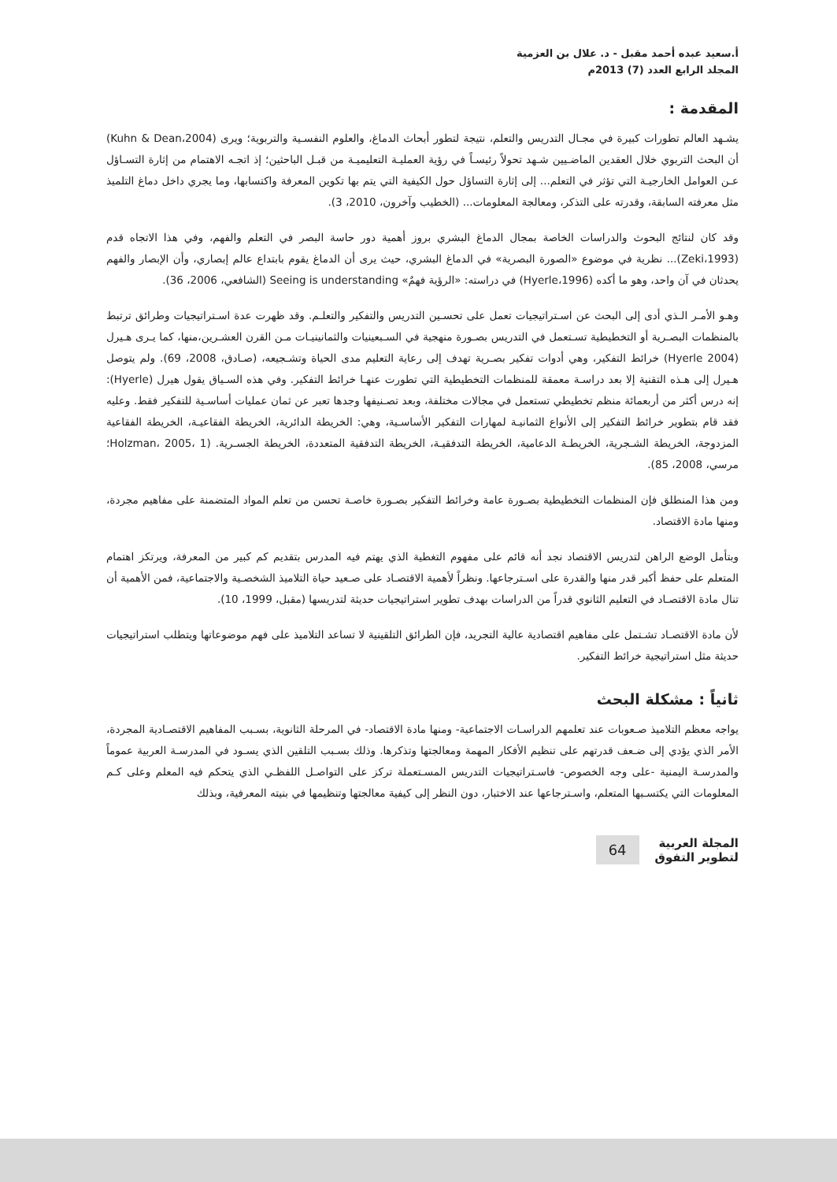أ.سعيد عبده أحمد مقبل - د. علال بن العزمية
المجلد الرابع العدد (7) 2013م
المقدمة :
يشـهد العالم تطورات كبيرة في مجـال التدريس والتعلم، نتيجة لتطور أبحاث الدماغ، والعلوم النفسـية والتربوية؛ ويرى (Kuhn & Dean،2004) أن البحث التربوي خلال العقدين الماضـيين شـهد تحولاً رئيسـاً في رؤية العمليـة التعليميـة من قبـل الباحثين؛ إذ اتجـه الاهتمام من إثارة التسـاؤل عـن العوامل الخارجيـة التي تؤثر في التعلم... إلى إثارة التساؤل حول الكيفية التي يتم بها تكوين المعرفة واكتسابها، وما يجري داخل دماغ التلميذ مثل معرفته السابقة، وقدرته على التذكر، ومعالجة المعلومات... (الخطيب وآخرون، 2010، 3).
وقد كان لنتائج البحوث والدراسات الخاصة بمجال الدماغ البشري بروز أهمية دور حاسة البصر في التعلم والفهم، وفي هذا الاتجاه قدم (Zeki،1993)... نظرية في موضوع «الصورة البصرية» في الدماغ البشري، حيث يرى أن الدماغ يقوم بابتداع عالم إبصاري، وأن الإبصار والفهم يحدثان في آن واحد، وهو ما أكده (Hyerle،1996) في دراسته: «الرؤية فهمٌ» Seeing is understanding (الشافعي، 2006، 36).
وهـو الأمـر الـذي أدى إلى البحث عن اسـتراتيجيات تعمل على تحسـين التدريس والتفكير والتعلـم. وقد ظهرت عدة اسـتراتيجيات وطرائق ترتبط بالمنظمات البصـرية أو التخطيطية تسـتعمل في التدريس بصـورة منهجية في السـبعينيات والثمانينيـات مـن القرن العشـرين،منها، كما يـرى هـيرل (Hyerle 2004) خرائط التفكير، وهي أدوات تفكير بصـرية تهدف إلى رعاية التعليم مدى الحياة وتشـجيعه، (صـادق، 2008، 69). ولم يتوصل هـيرل إلى هـذه التقنية إلا بعد دراسـة معمقة للمنظمات التخطيطية التي تطورت عنهـا خرائط التفكير. وفي هذه السـياق يقول هيرل (Hyerle): إنه درس أكثر من أربعمائة منظم تخطيطي تستعمل في مجالات مختلفة، وبعد تصـنيفها وجدها تعبر عن ثمان عمليات أساسـية للتفكير فقط. وعليه فقد قام بتطوير خرائط التفكير إلى الأنواع الثمانيـة لمهارات التفكير الأساسـية، وهي: الخريطة الدائرية، الخريطة الفقاعيـة، الخريطة الفقاعية المزدوجة، الخريطة الشـجرية، الخريطـة الدعامية، الخريطة التدفقيـة، الخريطة التدفقية المتعددة، الخريطة الجسـرية. (Holzman، 2005، 1؛ مرسي، 2008، 85).
ومن هذا المنطلق فإن المنظمات التخطيطية بصـورة عامة وخرائط التفكير بصـورة خاصـة تحسن من تعلم المواد المتضمنة على مفاهيم مجردة، ومنها مادة الاقتصاد.
وبتأمل الوضع الراهن لتدريس الاقتصاد نجد أنه قائم على مفهوم التغطية الذي يهتم فيه المدرس بتقديم كم كبير من المعرفة، ويرتكز اهتمام المتعلم على حفظ أكبر قدر منها والقدرة على اسـترجاعها. ونظراً لأهمية الاقتصـاد على صـعيد حياة التلاميذ الشخصـية والاجتماعية، فمن الأهمية أن تنال مادة الاقتصـاد في التعليم الثانوي قدراً من الدراسات بهدف تطوير استراتيجيات حديثة لتدريسها (مقبل، 1999، 10).
لأن مادة الاقتصـاد تشـتمل على مفاهيم اقتصادية عالية التجريد، فإن الطرائق التلقينية لا تساعد التلاميذ على فهم موضوعاتها ويتطلب استراتيجيات حديثة مثل استراتيجية خرائط التفكير.
ثانياً : مشكلة البحث
يواجه معظم التلاميذ صـعوبات عند تعلمهم الدراسـات الاجتماعية- ومنها مادة الاقتصاد- في المرحلة الثانوية، بسـبب المفاهيم الاقتصـادية المجردة، الأمر الذي يؤدي إلى ضـعف قدرتهم على تنظيم الأفكار المهمة ومعالجتها وتذكرها. وذلك بسـبب التلقين الذي يسـود في المدرسـة العربية عموماً والمدرسـة اليمنية -على وجه الخصوص- فاسـتراتيجيات التدريس المسـتعملة تركز على التواصـل اللفظـي الذي يتحكم فيه المعلم وعلى كـم المعلومات التي يكتسـبها المتعلم، واسـترجاعها عند الاختبار، دون النظر إلى كيفية معالجتها وتنظيمها في بنيته المعرفية، وبذلك
المجلة العربية
لتطوير التفوق
64